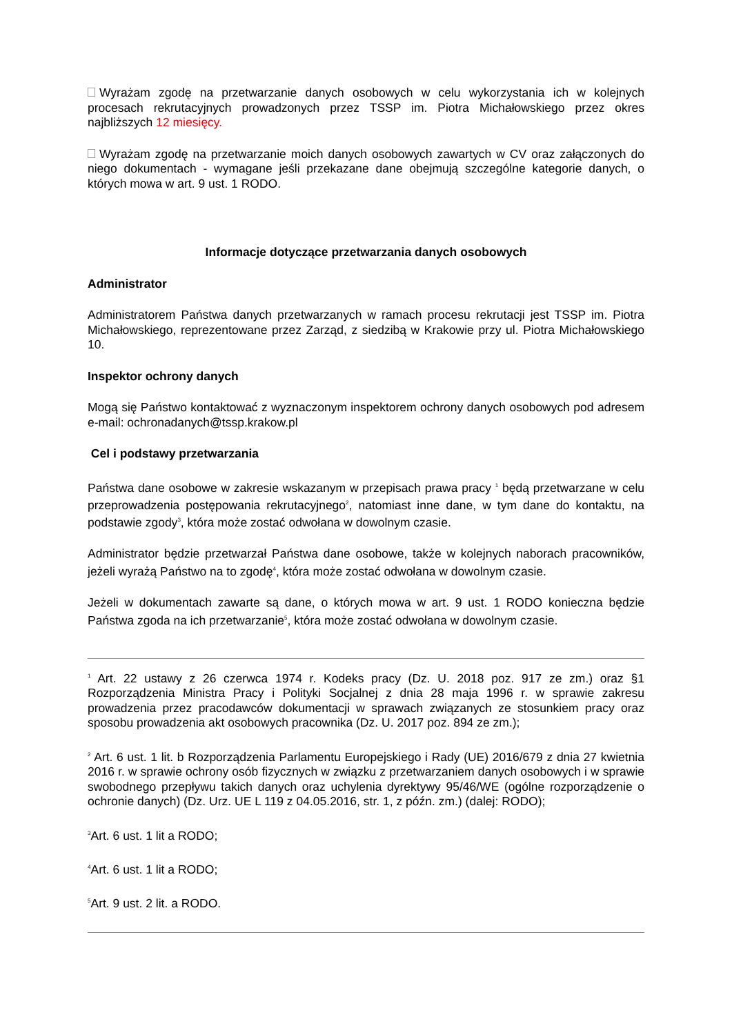Wyrażam zgodę na przetwarzanie danych osobowych w celu wykorzystania ich w kolejnych procesach rekrutacyjnych prowadzonych przez TSSP im. Piotra Michałowskiego przez okres najbliższych 12 miesięcy.
Wyrażam zgodę na przetwarzanie moich danych osobowych zawartych w CV oraz załączonych do niego dokumentach - wymagane jeśli przekazane dane obejmują szczególne kategorie danych, o których mowa w art. 9 ust. 1 RODO.
Informacje dotyczące przetwarzania danych osobowych
Administrator
Administratorem Państwa danych przetwarzanych w ramach procesu rekrutacji jest TSSP im. Piotra Michałowskiego, reprezentowane przez Zarząd, z siedzibą w Krakowie przy ul. Piotra Michałowskiego 10.
Inspektor ochrony danych
Mogą się Państwo kontaktować z wyznaczonym inspektorem ochrony danych osobowych pod adresem e-mail: ochronadanych@tssp.krakow.pl
Cel i podstawy przetwarzania
Państwa dane osobowe w zakresie wskazanym w przepisach prawa pracy <sup>1</sup> będą przetwarzane w celu przeprowadzenia postępowania rekrutacyjnego<sup>2</sup>, natomiast inne dane, w tym dane do kontaktu, na podstawie zgody<sup>3</sup>, która może zostać odwołana w dowolnym czasie.
Administrator będzie przetwarzał Państwa dane osobowe, także w kolejnych naborach pracowników, jeżeli wyrażą Państwo na to zgodę<sup>4</sup>, która może zostać odwołana w dowolnym czasie.
Jeżeli w dokumentach zawarte są dane, o których mowa w art. 9 ust. 1 RODO konieczna będzie Państwa zgoda na ich przetwarzanie<sup>5</sup>, która może zostać odwołana w dowolnym czasie.
<sup>1</sup> Art. 22 ustawy z 26 czerwca 1974 r. Kodeks pracy (Dz. U. 2018 poz. 917 ze zm.) oraz §1 Rozporządzenia Ministra Pracy i Polityki Socjalnej z dnia 28 maja 1996 r. w sprawie zakresu prowadzenia przez pracodawców dokumentacji w sprawach związanych ze stosunkiem pracy oraz sposobu prowadzenia akt osobowych pracownika (Dz. U. 2017 poz. 894 ze zm.);
<sup>2</sup> Art. 6 ust. 1 lit. b Rozporządzenia Parlamentu Europejskiego i Rady (UE) 2016/679 z dnia 27 kwietnia 2016 r. w sprawie ochrony osób fizycznych w związku z przetwarzaniem danych osobowych i w sprawie swobodnego przepływu takich danych oraz uchylenia dyrektywy 95/46/WE (ogólne rozporządzenie o ochronie danych) (Dz. Urz. UE L 119 z 04.05.2016, str. 1, z późn. zm.) (dalej: RODO);
<sup>3</sup> Art. 6 ust. 1 lit a RODO;
<sup>4</sup> Art. 6 ust. 1 lit a RODO;
<sup>5</sup> Art. 9 ust. 2 lit. a RODO.